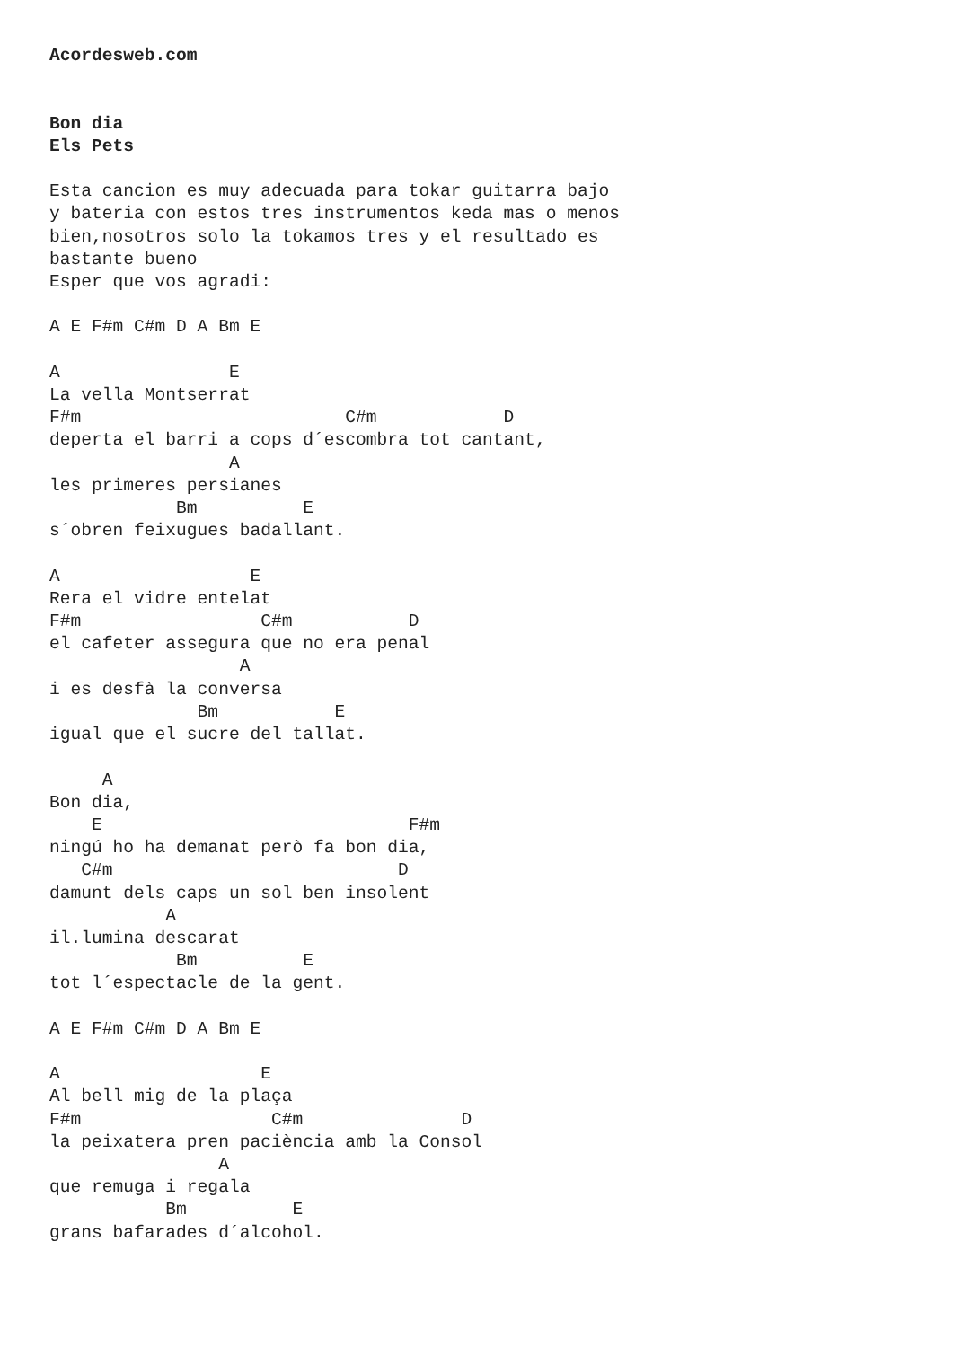Acordesweb.com


Bon dia
Els Pets

Esta cancion es muy adecuada para tokar guitarra bajo
y bateria con estos tres instrumentos keda mas o menos
bien,nosotros solo la tokamos tres y el resultado es
bastante bueno
Esper que vos agradi:

A E F#m C#m D A Bm E

A                E
La vella Montserrat
F#m                         C#m            D
deperta el barri a cops d´escombra tot cantant,
                 A
les primeres persianes
            Bm          E
s´obren feixugues badallant.

A                  E
Rera el vidre entelat
F#m                 C#m           D
el cafeter assegura que no era penal
                  A
i es desfà la conversa
              Bm           E
igual que el sucre del tallat.

     A
Bon dia,
    E                             F#m
ningú ho ha demanat però fa bon dia,
   C#m                           D
damunt dels caps un sol ben insolent
           A
il.lumina descarat
            Bm          E
tot l´espectacle de la gent.

A E F#m C#m D A Bm E

A                   E
Al bell mig de la plaça
F#m                  C#m               D
la peixatera pren paciència amb la Consol
                A
que remuga i regala
           Bm          E
grans bafarades d´alcohol.